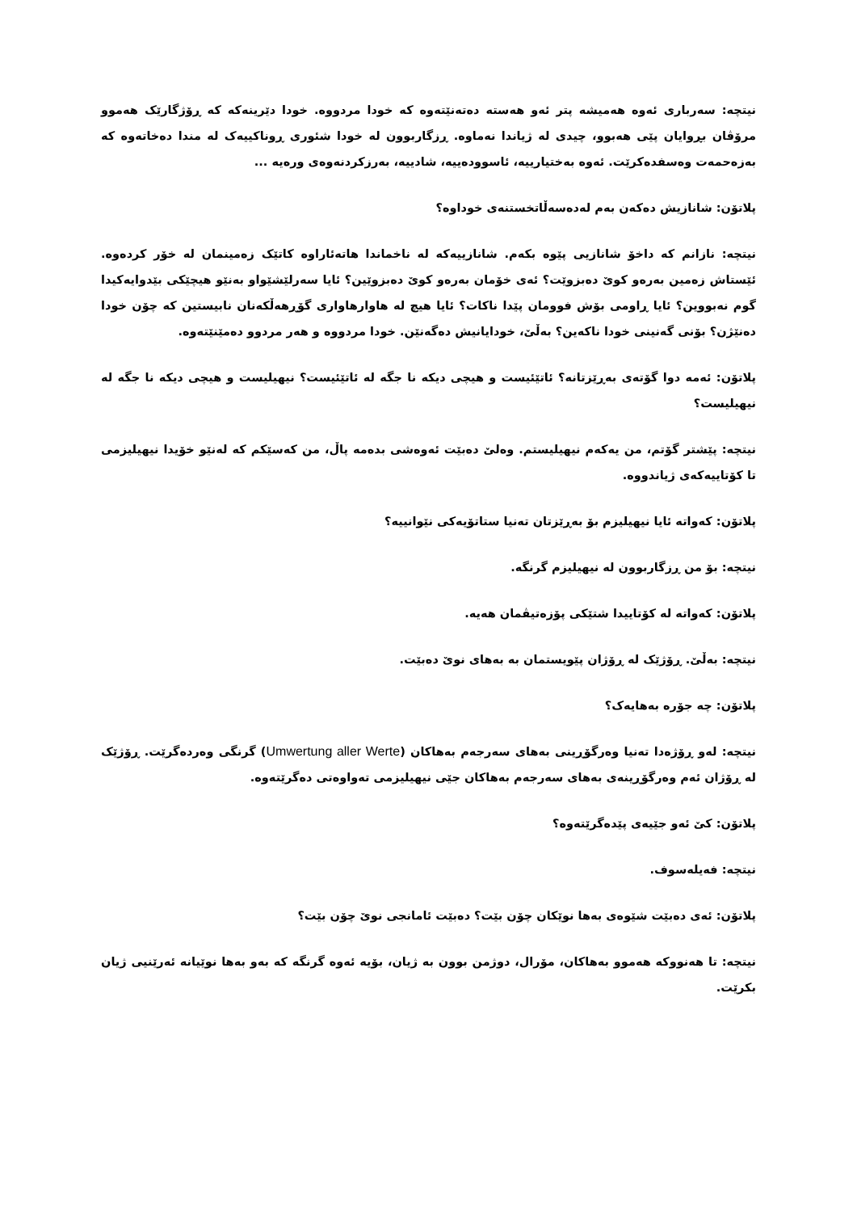نیتچە: سەرباری ئەوە هەمیشە پتر ئەو هەستە دەتەنێتەوە کە خودا مردووە. خودا دێرینەکە کە ڕۆژگارێک هەموو مرۆڤان بڕوایان پێی هەبوو، چیدی لە ژیاندا نەماوە. ڕزگاربوون لە خودا شئوری ڕوناکییەک لە مندا دەخاتەوە کە بەزەحمەت وەسفدەکرێت. ئەوە بەختیارییە، ئاسوودەییە، شادییە، بەرزکردنەوەی ورەیە ...
پلاتۆن: شانازیش دەکەن بەم لەدەسەڵاتخستنەی خوداوە؟
نیتچە: نازانم کە داخۆ شانازیی پێوە بکەم. شانازییەکە لە ناخماندا هاتەئاراوە کاتێک زەمینمان لە خۆر کردەوە. ئێستاش زەمین بەرەو کوێ دەبزوێت؟ ئەی خۆمان بەرەو کوێ دەبزوێین؟ ئایا سەرلێشێواو بەنێو هیچێکی بێدوایەکیدا گوم نەبووین؟ ئایا ڕاومی بۆش فوومان پێدا ناکات؟ ئایا هیچ لە هاوارهاواری گۆڕهەڵکەنان نابیستین کە چۆن خودا دەنێژن؟ بۆنی گەنینی خودا ناکەین؟ بەڵێ، خودایانیش دەگەنێن. خودا مردووە و هەر مردوو دەمێنێتەوە.
پلاتۆن: ئەمە دوا گۆتەی بەڕێزتانە؟ ئاتێئیست و هیچی دیکە نا جگە لە ئاتێئیست؟ نیهیلیست و هیچی دیکە نا جگە لە نیهیلیست؟
نیتچە: پێشتر گۆتم، من یەکەم نیهیلیستم. وەلێ دەبێت ئەوەشی بدەمە پاڵ، من کەسێکم کە لەنێو خۆیدا نیهیلیزمی تا کۆتاییەکەی ژیاندووە.
پلاتۆن: کەواتە ئایا نیهیلیزم بۆ بەڕێزتان تەنیا ستاتۆیەکی نێوانییە؟
نیتچە: بۆ من ڕزگاربوون لە نیهیلیزم گرنگە.
پلاتۆن: کەواتە لە کۆتاییدا شتێکی پۆزەتیڤمان هەیە.
نیتچە: بەڵێ. ڕۆژێک لە ڕۆژان پێویستمان بە بەهای نوێ دەبێت.
پلاتۆن: چە جۆرە بەهایەک؟
نیتچە: لەو ڕۆژەدا تەنیا وەرگۆڕینی بەهای سەرجەم بەهاکان (Umwertung aller Werte) گرنگی وەردەگرێت. ڕۆژێک لە ڕۆژان ئەم وەرگۆڕینەی بەهای سەرجەم بەهاکان جێی نیهیلیزمی تەواوەتی دەگرێتەوە.
پلاتۆن: کێ ئەو جێیەی پێدەگرێتەوە؟
نیتچە: فەیلەسوف.
پلاتۆن: ئەی دەبێت شێوەی بەها نوێکان چۆن بێت؟ دەبێت ئامانجی نوێ چۆن بێت؟
نیتچە: تا هەنووکە هەموو بەهاکان، مۆرال، دوژمن بوون بە ژیان، بۆیە ئەوە گرنگە کە بەو بەها نوێیانە ئەرێنیی ژیان بکرێت.